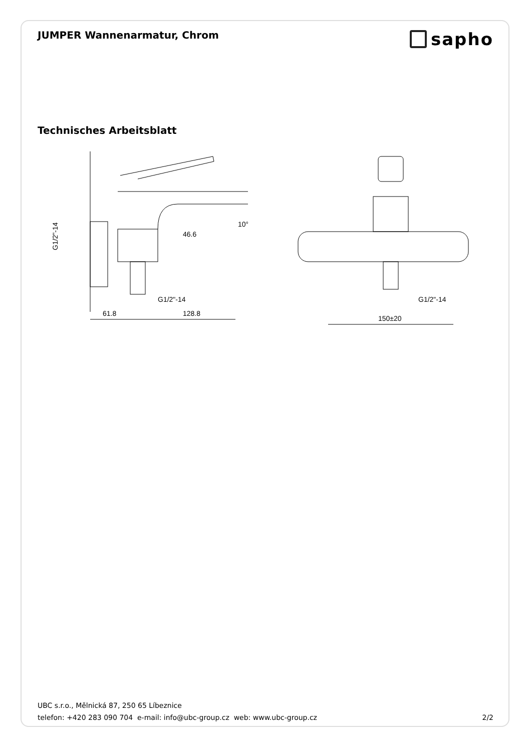JUMPER Wannenarmatur, Chrom
sapho
Technisches Arbeitsblatt
G1/2"-14
G1/2"-14
61.8
128.8
46.6
10°
G1/2"-14
150±20
UBC s.r.o., Mělnická 87, 250 65 Líbeznice
telefon: +420 283 090 704 e-mail: info@ubc-group.cz web: www.ubc-group.cz 2/2